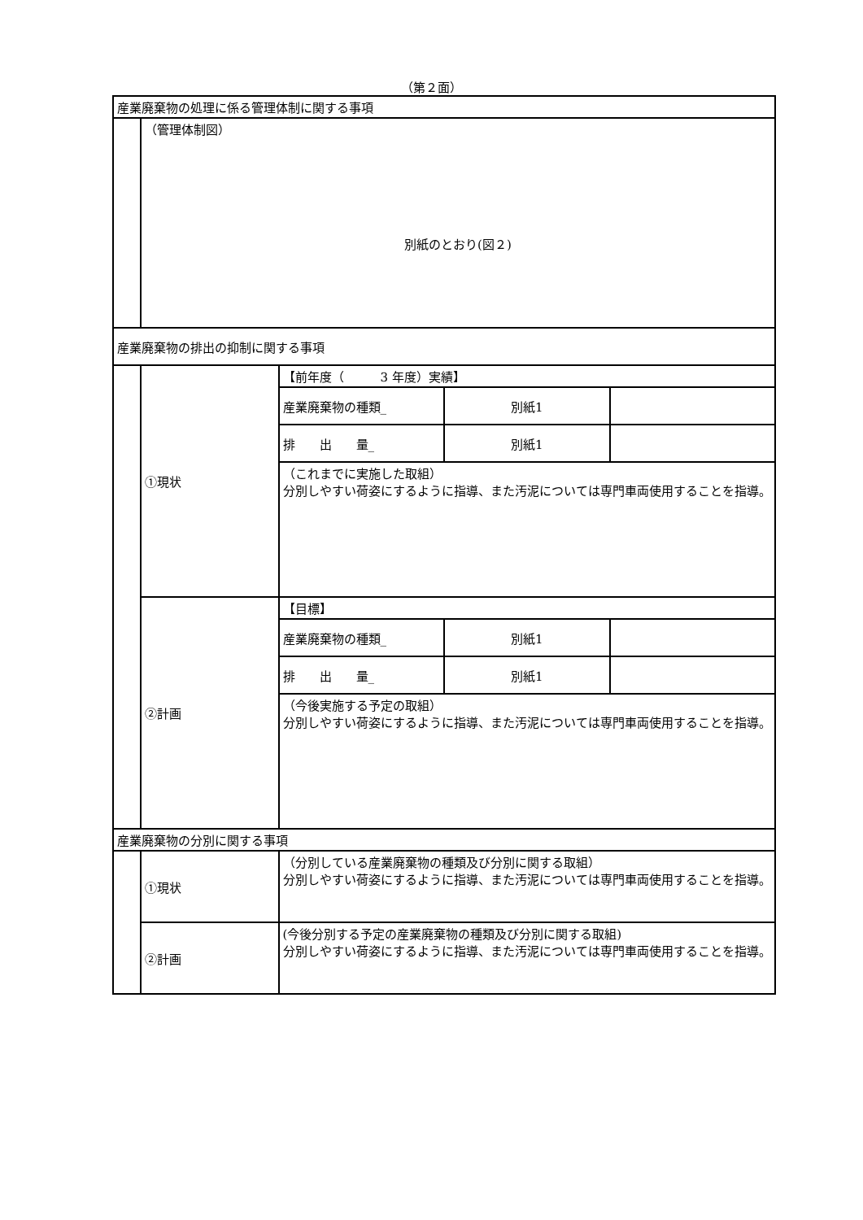（第２面）
| 産業廃棄物の処理に係る管理体制に関する事項 | | | | |
| | （管理体制図） 別紙のとおり(図２) | | | |
| 産業廃棄物の排出の抑制に関する事項 | | | | |
| | ①現状 | 【前年度（ 3 年度）実績】 | | |
| | | 産業廃棄物の種類_ | 別紙1 | |
| | | 排 出 量_ | 別紙1 | |
| | | （これまでに実施した取組） 分別しやすい荷姿にするように指導、また汚泥については専門車両使用することを指導。 | | |
| | ②計画 | 【目標】 | | |
| | | 産業廃棄物の種類_ | 別紙1 | |
| | | 排 出 量_ | 別紙1 | |
| | | （今後実施する予定の取組） 分別しやすい荷姿にするように指導、また汚泥については専門車両使用することを指導。 | | |
| 産業廃棄物の分別に関する事項 | | | | |
| | ①現状 | （分別している産業廃棄物の種類及び分別に関する取組） 分別しやすい荷姿にするように指導、また汚泥については専門車両使用することを指導。 | | |
| | ②計画 | (今後分別する予定の産業廃棄物の種類及び分別に関する取組) 分別しやすい荷姿にするように指導、また汚泥については専門車両使用することを指導。 | | |